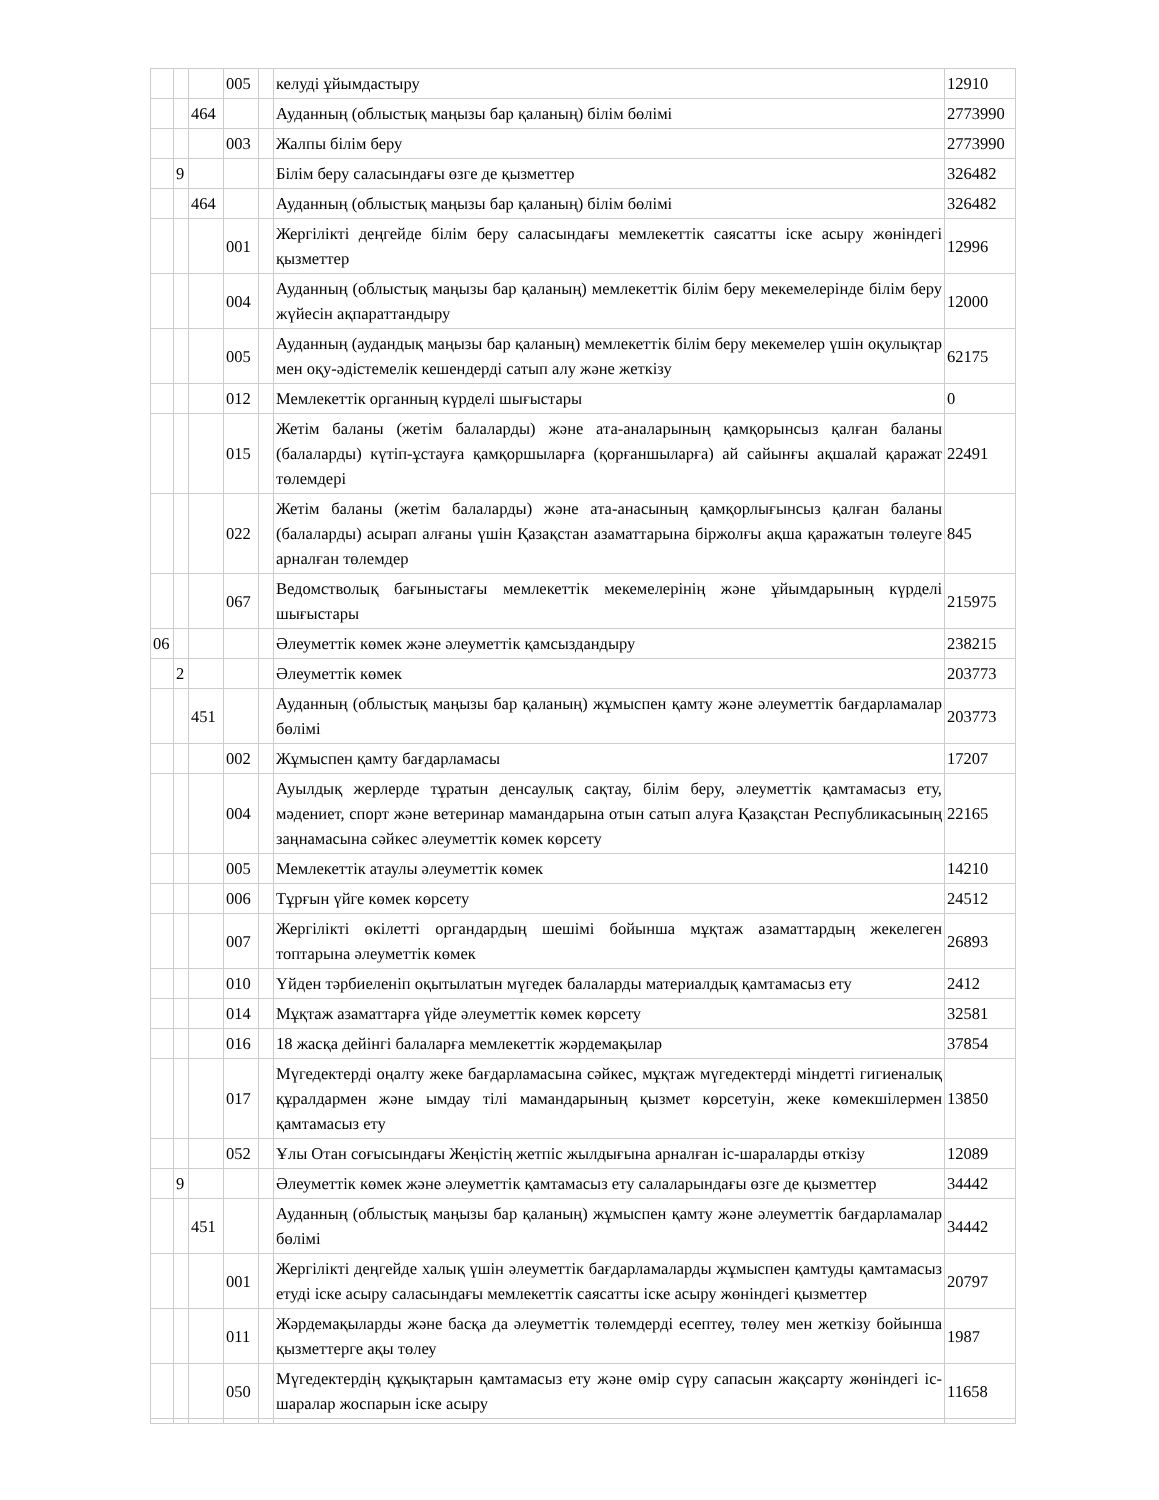| | | | 005 | | келуді ұйымдастыру | 12910 |
| | | 464 | | | Ауданның (облыстық маңызы бар қаланың) білім бөлімі | 2773990 |
| | | | 003 | | Жалпы білім беру | 2773990 |
| | 9 | | | | Білім беру саласындағы өзге де қызметтер | 326482 |
| | | 464 | | | Ауданның (облыстық маңызы бар қаланың) білім бөлімі | 326482 |
| | | | 001 | | Жергілікті деңгейде білім беру саласындағы мемлекеттік саясатты іске асыру жөніндегі қызметтер | 12996 |
| | | | 004 | | Ауданның (облыстық маңызы бар қаланың) мемлекеттік білім беру мекемелерінде білім беру жүйесін ақпараттандыру | 12000 |
| | | | 005 | | Ауданның (аудандық маңызы бар қаланың) мемлекеттік білім беру мекемелер үшін оқулықтар мен оқу-әдістемелік кешендерді сатып алу және жеткізу | 62175 |
| | | | 012 | | Мемлекеттік органның күрделі шығыстары | 0 |
| | | | 015 | | Жетім баланы (жетім балаларды) және ата-аналарының қамқорынсыз қалған баланы (балаларды) күтіп-ұстауға қамқоршыларға (қорғаншыларға) ай сайынғы ақшалай қаражат төлемдері | 22491 |
| | | | 022 | | Жетім баланы (жетім балаларды) және ата-анасының қамқорлығынсыз қалған баланы (балаларды) асырап алғаны үшін Қазақстан азаматтарына біржолғы ақша қаражатын төлеуге арналған төлемдер | 845 |
| | | | 067 | | Ведомстволық бағыныстағы мемлекеттік мекемелерінің және ұйымдарының күрделі шығыстары | 215975 |
| 06 | | | | | Әлеуметтік көмек және әлеуметтік қамсыздандыру | 238215 |
| | 2 | | | | Әлеуметтік көмек | 203773 |
| | | 451 | | | Ауданның (облыстық маңызы бар қаланың) жұмыспен қамту және әлеуметтік бағдарламалар бөлімі | 203773 |
| | | | 002 | | Жұмыспен қамту бағдарламасы | 17207 |
| | | | 004 | | Ауылдық жерлерде тұратын денсаулық сақтау, білім беру, әлеуметтік қамтамасыз ету, мәдениет, спорт және ветеринар мамандарына отын сатып алуға Қазақстан Республикасының заңнамасына сәйкес әлеуметтік көмек көрсету | 22165 |
| | | | 005 | | Мемлекеттік атаулы әлеуметтік көмек | 14210 |
| | | | 006 | | Тұрғын үйге көмек көрсету | 24512 |
| | | | 007 | | Жергілікті өкілетті органдардың шешімі бойынша мұқтаж азаматтардың жекелеген топтарына әлеуметтік көмек | 26893 |
| | | | 010 | | Үйден тәрбиеленіп оқытылатын мүгедек балаларды материалдық қамтамасыз ету | 2412 |
| | | | 014 | | Мұқтаж азаматтарға үйде әлеуметтік көмек көрсету | 32581 |
| | | | 016 | | 18 жасқа дейінгі балаларға мемлекеттік жәрдемақылар | 37854 |
| | | | 017 | | Мүгедектерді оңалту жеке бағдарламасына сәйкес, мұқтаж мүгедектерді міндетті гигиеналық құралдармен және ымдау тілі мамандарының қызмет көрсетуін, жеке көмекшілермен қамтамасыз ету | 13850 |
| | | | 052 | | Ұлы Отан соғысындағы Жеңістің жетпіс жылдығына арналған іс-шараларды өткізу | 12089 |
| | 9 | | | | Әлеуметтік көмек және әлеуметтік қамтамасыз ету салаларындағы өзге де қызметтер | 34442 |
| | | 451 | | | Ауданның (облыстық маңызы бар қаланың) жұмыспен қамту және әлеуметтік бағдарламалар бөлімі | 34442 |
| | | | 001 | | Жергілікті деңгейде халық үшін әлеуметтік бағдарламаларды жұмыспен қамтуды қамтамасыз етуді іске асыру саласындағы мемлекеттік саясатты іске асыру жөніндегі қызметтер | 20797 |
| | | | 011 | | Жәрдемақыларды және басқа да әлеуметтік төлемдерді есептеу, төлеу мен жеткізу бойынша қызметтерге ақы төлеу | 1987 |
| | | | 050 | | Мүгедектердің құқықтарын қамтамасыз ету және өмір сүру сапасын жақсарту жөніндегі іс-шаралар жоспарын іске асыру | 11658 |